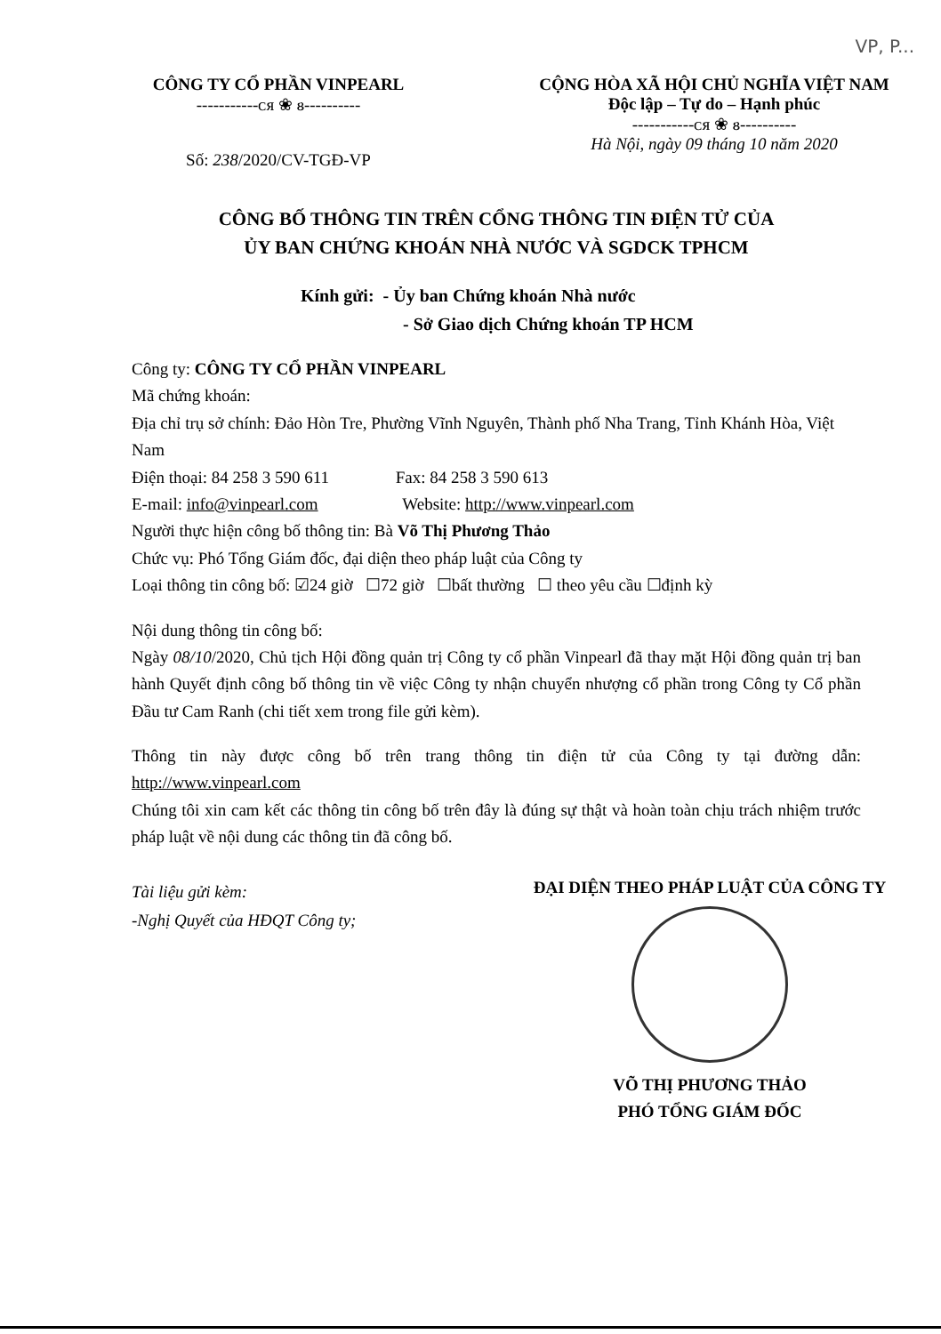VP, P...
CÔNG TY CỔ PHẦN VINPEARL
-----------ᴄᴙ ❀ ᴕ----------
Số: 238/2020/CV-TGĐ-VP
CỘNG HÒA XÃ HỘI CHỦ NGHĨA VIỆT NAM
Độc lập – Tự do – Hạnh phúc
-----------ᴄᴙ ❀ ᴕ----------
Hà Nội, ngày 09 tháng 10 năm 2020
CÔNG BỐ THÔNG TIN TRÊN CỔNG THÔNG TIN ĐIỆN TỬ CỦA
ỦY BAN CHỨNG KHOÁN NHÀ NƯỚC VÀ SGDCK TPHCM
Kính gửi: - Ủy ban Chứng khoán Nhà nước
- Sở Giao dịch Chứng khoán TP HCM
Công ty: CÔNG TY CỔ PHẦN VINPEARL
Mã chứng khoán:
Địa chỉ trụ sở chính: Đảo Hòn Tre, Phường Vĩnh Nguyên, Thành phố Nha Trang, Tỉnh Khánh Hòa, Việt Nam
Điện thoại: 84 258 3 590 611 Fax: 84 258 3 590 613
E-mail: info@vinpearl.com Website: http://www.vinpearl.com
Người thực hiện công bố thông tin: Bà Võ Thị Phương Thảo
Chức vụ: Phó Tổng Giám đốc, đại diện theo pháp luật của Công ty
Loại thông tin công bố: ☑24 giờ ☐72 giờ ☐bất thường ☐ theo yêu cầu ☐định kỳ
Nội dung thông tin công bố:
Ngày 08/10/2020, Chủ tịch Hội đồng quản trị Công ty cổ phần Vinpearl đã thay mặt Hội đồng quản trị ban hành Quyết định công bố thông tin về việc Công ty nhận chuyển nhượng cổ phần trong Công ty Cổ phần Đầu tư Cam Ranh (chi tiết xem trong file gửi kèm).
Thông tin này được công bố trên trang thông tin điện tử của Công ty tại đường dẫn: http://www.vinpearl.com
Chúng tôi xin cam kết các thông tin công bố trên đây là đúng sự thật và hoàn toàn chịu trách nhiệm trước pháp luật về nội dung các thông tin đã công bố.
Tài liệu gửi kèm:
-Nghị Quyết của HĐQT Công ty;
ĐẠI DIỆN THEO PHÁP LUẬT CỦA CÔNG TY
VÕ THỊ PHƯƠNG THẢO
PHÓ TỔNG GIÁM ĐỐC